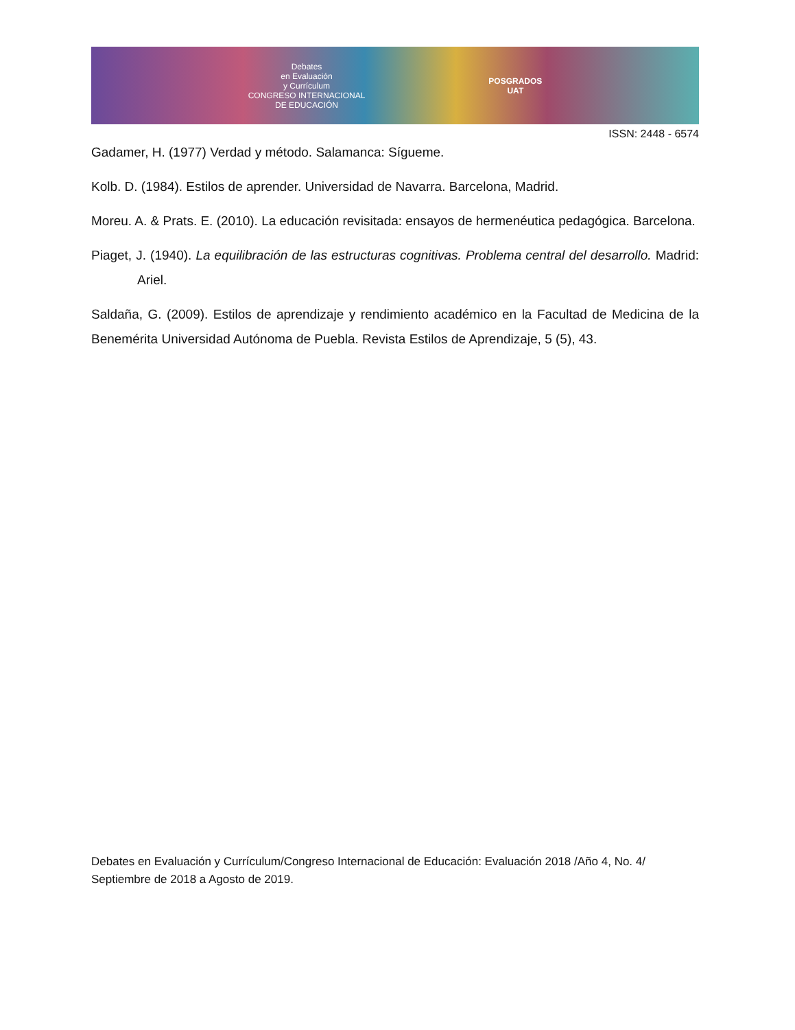Debates
en Evaluación
y Currículum
CONGRESO INTERNACIONAL
DE EDUCACIÓN
POSGRADOS
UAT
ISSN: 2448 - 6574
Gadamer, H. (1977) Verdad y método. Salamanca: Sígueme.
Kolb. D. (1984). Estilos de aprender. Universidad de Navarra. Barcelona, Madrid.
Moreu. A. & Prats. E. (2010). La educación revisitada: ensayos de hermenéutica pedagógica. Barcelona.
Piaget, J. (1940). La equilibración de las estructuras cognitivas. Problema central del desarrollo. Madrid: Ariel.
Saldaña, G. (2009). Estilos de aprendizaje y rendimiento académico en la Facultad de Medicina de la Benemérita Universidad Autónoma de Puebla. Revista Estilos de Aprendizaje, 5 (5), 43.
Debates en Evaluación y Currículum/Congreso Internacional de Educación: Evaluación 2018 /Año 4, No. 4/ Septiembre de 2018 a Agosto de 2019.